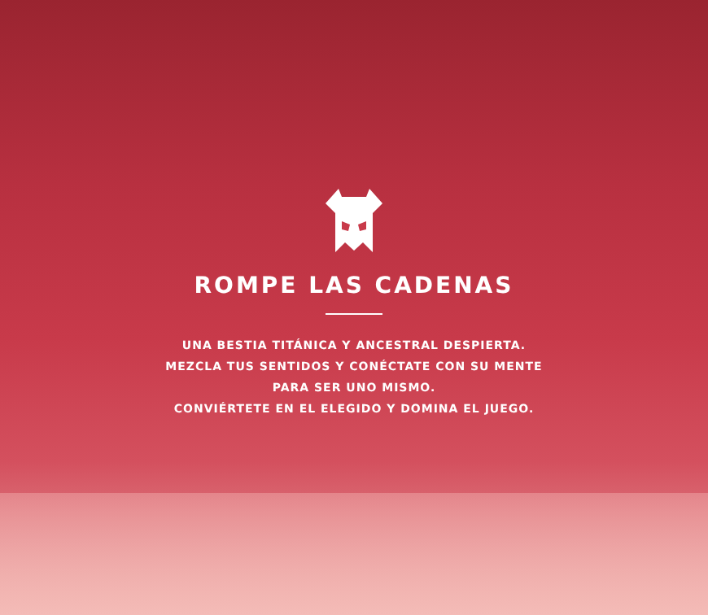ROMPE LAS CADENAS
UNA BESTIA TITÁNICA Y ANCESTRAL DESPIERTA.
MEZCLA TUS SENTIDOS Y CONÉCTATE CON SU MENTE
PARA SER UNO MISMO.
CONVIÉRTETE EN EL ELEGIDO Y DOMINA EL JUEGO.